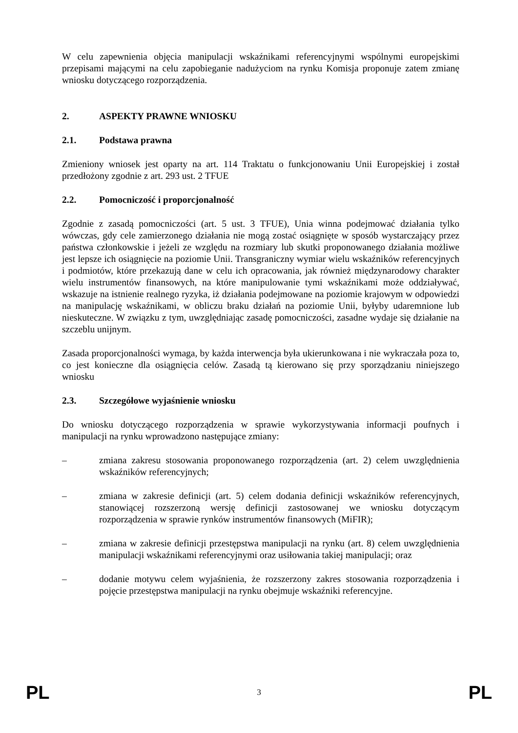W celu zapewnienia objęcia manipulacji wskaźnikami referencyjnymi wspólnymi europejskimi przepisami mającymi na celu zapobieganie nadużyciom na rynku Komisja proponuje zatem zmianę wniosku dotyczącego rozporządzenia.
2. ASPEKTY PRAWNE WNIOSKU
2.1. Podstawa prawna
Zmieniony wniosek jest oparty na art. 114 Traktatu o funkcjonowaniu Unii Europejskiej i został przedłożony zgodnie z art. 293 ust. 2 TFUE
2.2. Pomocniczość i proporcjonalność
Zgodnie z zasadą pomocniczości (art. 5 ust. 3 TFUE), Unia winna podejmować działania tylko wówczas, gdy cele zamierzonego działania nie mogą zostać osiągnięte w sposób wystarczający przez państwa członkowskie i jeżeli ze względu na rozmiary lub skutki proponowanego działania możliwe jest lepsze ich osiągnięcie na poziomie Unii. Transgraniczny wymiar wielu wskaźników referencyjnych i podmiotów, które przekazują dane w celu ich opracowania, jak również międzynarodowy charakter wielu instrumentów finansowych, na które manipulowanie tymi wskaźnikami może oddziaływać, wskazuje na istnienie realnego ryzyka, iż działania podejmowane na poziomie krajowym w odpowiedzi na manipulację wskaźnikami, w obliczu braku działań na poziomie Unii, byłyby udaremnione lub nieskuteczne. W związku z tym, uwzględniając zasadę pomocniczości, zasadne wydaje się działanie na szczeblu unijnym.
Zasada proporcjonalności wymaga, by każda interwencja była ukierunkowana i nie wykraczała poza to, co jest konieczne dla osiągnięcia celów. Zasadą tą kierowano się przy sporządzaniu niniejszego wniosku
2.3. Szczegółowe wyjaśnienie wniosku
Do wniosku dotyczącego rozporządzenia w sprawie wykorzystywania informacji poufnych i manipulacji na rynku wprowadzono następujące zmiany:
– zmiana zakresu stosowania proponowanego rozporządzenia (art. 2) celem uwzględnienia wskaźników referencyjnych;
– zmiana w zakresie definicji (art. 5) celem dodania definicji wskaźników referencyjnych, stanowiącej rozszerzoną wersję definicji zastosowanej we wniosku dotyczącym rozporządzenia w sprawie rynków instrumentów finansowych (MiFIR);
– zmiana w zakresie definicji przestępstwa manipulacji na rynku (art. 8) celem uwzględnienia manipulacji wskaźnikami referencyjnymi oraz usiłowania takiej manipulacji; oraz
– dodanie motywu celem wyjaśnienia, że rozszerzony zakres stosowania rozporządzenia i pojęcie przestępstwa manipulacji na rynku obejmuje wskaźniki referencyjne.
PL 3 PL